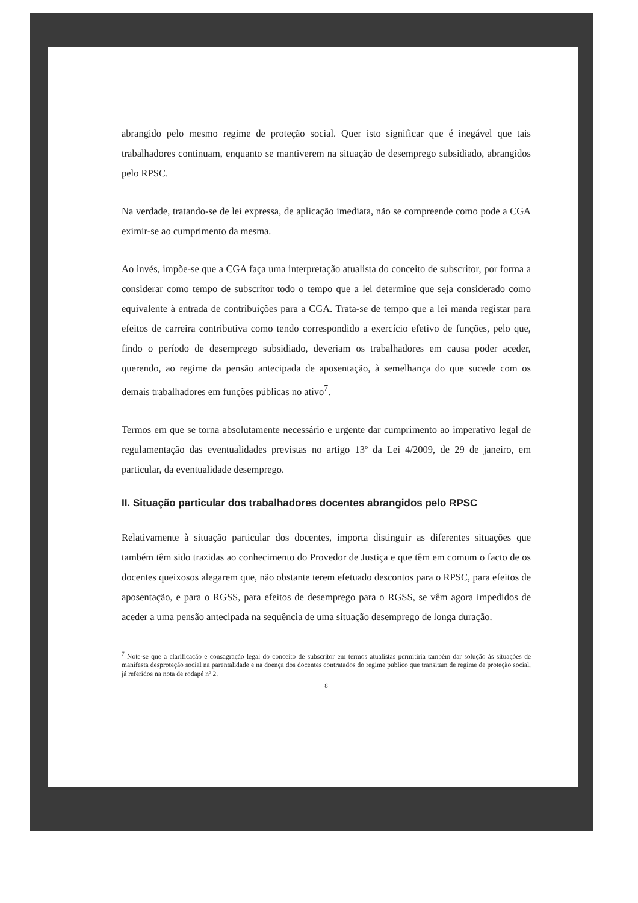abrangido pelo mesmo regime de proteção social. Quer isto significar que é inegável que tais trabalhadores continuam, enquanto se mantiverem na situação de desemprego subsidiado, abrangidos pelo RPSC.
Na verdade, tratando-se de lei expressa, de aplicação imediata, não se compreende como pode a CGA eximir-se ao cumprimento da mesma.
Ao invés, impõe-se que a CGA faça uma interpretação atualista do conceito de subscritor, por forma a considerar como tempo de subscritor todo o tempo que a lei determine que seja considerado como equivalente à entrada de contribuições para a CGA. Trata-se de tempo que a lei manda registar para efeitos de carreira contributiva como tendo correspondido a exercício efetivo de funções, pelo que, findo o período de desemprego subsidiado, deveriam os trabalhadores em causa poder aceder, querendo, ao regime da pensão antecipada de aposentação, à semelhança do que sucede com os demais trabalhadores em funções públicas no ativo<sup>7</sup>.
Termos em que se torna absolutamente necessário e urgente dar cumprimento ao imperativo legal de regulamentação das eventualidades previstas no artigo 13º da Lei 4/2009, de 29 de janeiro, em particular, da eventualidade desemprego.
II. Situação particular dos trabalhadores docentes abrangidos pelo RPSC
Relativamente à situação particular dos docentes, importa distinguir as diferentes situações que também têm sido trazidas ao conhecimento do Provedor de Justiça e que têm em comum o facto de os docentes queixosos alegarem que, não obstante terem efetuado descontos para o RPSC, para efeitos de aposentação, e para o RGSS, para efeitos de desemprego para o RGSS, se vêm agora impedidos de aceder a uma pensão antecipada na sequência de uma situação desemprego de longa duração.
<sup>7</sup> Note-se que a clarificação e consagração legal do conceito de subscritor em termos atualistas permitiria também dar solução às situações de manifesta desproteção social na parentalidade e na doença dos docentes contratados do regime publico que transitam de regime de proteção social, já referidos na nota de rodapé nº 2.
8